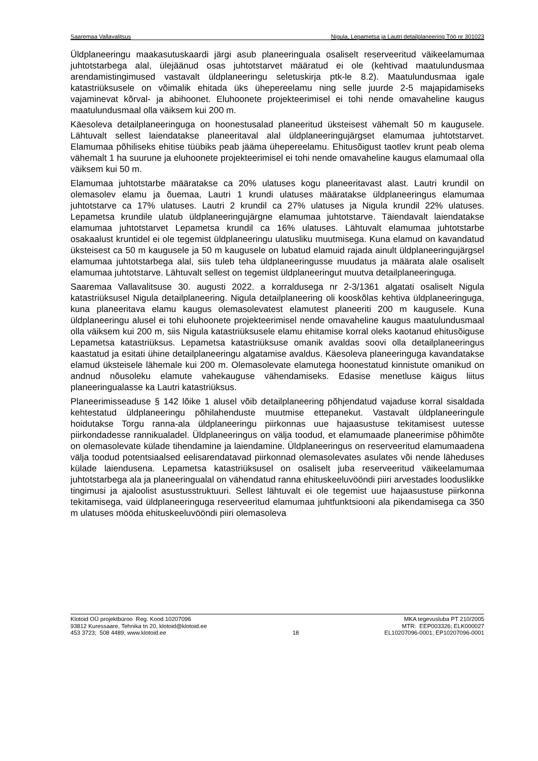Saaremaa Vallavalitsus Nigula, Lepametsa ja Lautri detailplaneering Töö nr 301023
Üldplaneeringu maakasutuskaardi järgi asub planeeringuala osaliselt reserveeritud väikeelamumaa juhtotstarbega alal, ülejäänud osas juhtotstarvet määratud ei ole (kehtivad maatulundusmaa arendamistingimused vastavalt üldplaneeringu seletuskirja ptk-le 8.2). Maatulundusmaa igale katastriüksusele on võimalik ehitada üks ühepereelamu ning selle juurde 2-5 majapidamiseks vajaminevat kõrval- ja abihoonet. Eluhoonete projekteerimisel ei tohi nende omavaheline kaugus maatulundusmaal olla väiksem kui 200 m.
Käesoleva detailplaneeringuga on hoonestusalad planeeritud üksteisest vähemalt 50 m kaugusele. Lähtuvalt sellest laiendatakse planeeritaval alal üldplaneeringujärgset elamumaa juhtotstarvet. Elamumaa põhiliseks ehitise tüübiks peab jääma ühepereelamu. Ehitusõigust taotlev krunt peab olema vähemalt 1 ha suurune ja eluhoonete projekteerimisel ei tohi nende omavaheline kaugus elamumaal olla väiksem kui 50 m.
Elamumaa juhtotstarbe määratakse ca 20% ulatuses kogu planeeritavast alast. Lautri krundil on olemasolev elamu ja õuemaa, Lautri 1 krundi ulatuses määratakse üldplaneeringus elamumaa juhtotstarve ca 17% ulatuses. Lautri 2 krundil ca 27% ulatuses ja Nigula krundil 22% ulatuses. Lepametsa krundile ulatub üldplaneeringujärgne elamumaa juhtotstarve. Täiendavalt laiendatakse elamumaa juhtotstarvet Lepametsa krundil ca 16% ulatuses. Lähtuvalt elamumaa juhtotstarbe osakaalust kruntidel ei ole tegemist üldplaneeringu ulatusliku muutmisega. Kuna elamud on kavandatud üksteisest ca 50 m kaugusele ja 50 m kaugusele on lubatud elamuid rajada ainult üldplaneeringujärgsel elamumaa juhtotstarbega alal, siis tuleb teha üldplaneeringusse muudatus ja määrata alale osaliselt elamumaa juhtotstarve. Lähtuvalt sellest on tegemist üldplaneeringut muutva detailplaneeringuga.
Saaremaa Vallavalitsuse 30. augusti 2022. a korraldusega nr 2-3/1361 algatati osaliselt Nigula katastriüksusel Nigula detailplaneering. Nigula detailplaneering oli kooskõlas kehtiva üldplaneeringuga, kuna planeeritava elamu kaugus olemasolevatest elamutest planeeriti 200 m kaugusele. Kuna üldplaneeringu alusel ei tohi eluhoonete projekteerimisel nende omavaheline kaugus maatulundusmaal olla väiksem kui 200 m, siis Nigula katastriüksusele elamu ehitamise korral oleks kaotanud ehitusõiguse Lepametsa katastriüksus. Lepametsa katastriüksuse omanik avaldas soovi olla detailplaneeringus kaastatud ja esitati ühine detailplaneeringu algatamise avaldus. Käesoleva planeeringuga kavandatakse elamud üksteisele lähemale kui 200 m. Olemasolevate elamutega hoonestatud kinnistute omanikud on andnud nõusoleku elamute vahekauguse vähendamiseks. Edasise menetluse käigus liitus planeeringualasse ka Lautri katastriüksus.
Planeerimisseaduse § 142 lõike 1 alusel võib detailplaneering põhjendatud vajaduse korral sisaldada kehtestatud üldplaneeringu põhilahenduste muutmise ettepanekut. Vastavalt üldplaneeringule hoidutakse Torgu ranna-ala üldplaneeringu piirkonnas uue hajaasustuse tekitamisest uutesse piirkondadesse rannikualadel. Üldplaneeringus on välja toodud, et elamumaade planeerimise põhimõte on olemasolevate külade tihendamine ja laiendamine. Üldplaneeringus on reserveeritud elamumaadena välja toodud potentsiaalsed eelisarendatavad piirkonnad olemasolevates asulates või nende läheduses külade laiendusena. Lepametsa katastriüksusel on osaliselt juba reserveeritud väikeelamumaa juhtotstarbega ala ja planeeringualal on vähendatud ranna ehituskeeluvööndi piiri arvestades looduslikke tingimusi ja ajaloolist asustusstruktuuri. Sellest lähtuvalt ei ole tegemist uue hajaasustuse piirkonna tekitamisega, vaid üldplaneeringuga reserveeritud elamumaa juhtfunktsiooni ala pikendamisega ca 350 m ulatuses mööda ehituskeeluvööndi piiri olemasoleva
Klotoid OÜ projektbüroo Reg. Kood 10207096
93812 Kuressaare, Tehnika tn 20, klotoid@klotoid.ee
453 3723; 508 4489; www.klotoid.ee
18
MKA tegevusluba PT 210/2005
MTR: EEP003326; ELK000027
EL10207096-0001; EP10207096-0001